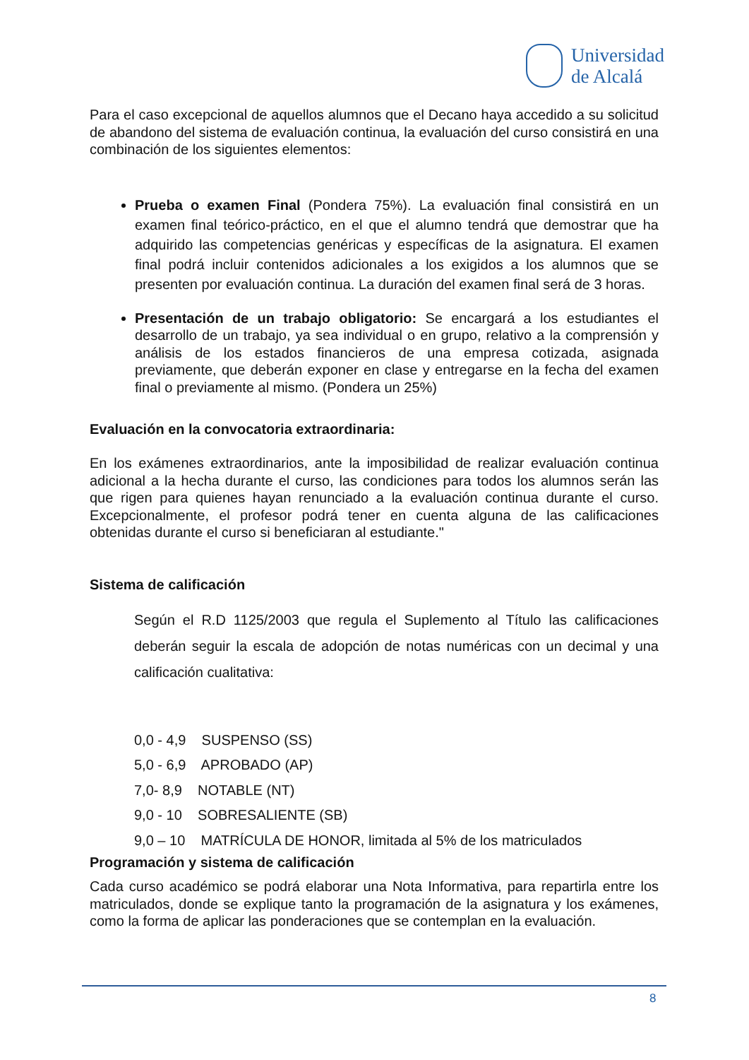Universidad
de Alcalá
Para el caso excepcional de aquellos alumnos que el Decano haya accedido a su solicitud de abandono del sistema de evaluación continua, la evaluación del curso consistirá en una combinación de los siguientes elementos:
Prueba o examen Final (Pondera 75%). La evaluación final consistirá en un examen final teórico-práctico, en el que el alumno tendrá que demostrar que ha adquirido las competencias genéricas y específicas de la asignatura. El examen final podrá incluir contenidos adicionales a los exigidos a los alumnos que se presenten por evaluación continua. La duración del examen final será de 3 horas.
Presentación de un trabajo obligatorio: Se encargará a los estudiantes el desarrollo de un trabajo, ya sea individual o en grupo, relativo a la comprensión y análisis de los estados financieros de una empresa cotizada, asignada previamente, que deberán exponer en clase y entregarse en la fecha del examen final o previamente al mismo. (Pondera un 25%)
Evaluación en la convocatoria extraordinaria:
En los exámenes extraordinarios, ante la imposibilidad de realizar evaluación continua adicional a la hecha durante el curso, las condiciones para todos los alumnos serán las que rigen para quienes hayan renunciado a la evaluación continua durante el curso. Excepcionalmente, el profesor podrá tener en cuenta alguna de las calificaciones obtenidas durante el curso si beneficiaran al estudiante."
Sistema de calificación
Según el R.D 1125/2003 que regula el Suplemento al Título las calificaciones deberán seguir la escala de adopción de notas numéricas con un decimal y una calificación cualitativa:
0,0 - 4,9 SUSPENSO (SS)
5,0 - 6,9 APROBADO (AP)
7,0- 8,9 NOTABLE (NT)
9,0 - 10 SOBRESALIENTE (SB)
9,0 – 10 MATRÍCULA DE HONOR, limitada al 5% de los matriculados
Programación y sistema de calificación
Cada curso académico se podrá elaborar una Nota Informativa, para repartirla entre los matriculados, donde se explique tanto la programación de la asignatura y los exámenes, como la forma de aplicar las ponderaciones que se contemplan en la evaluación.
8